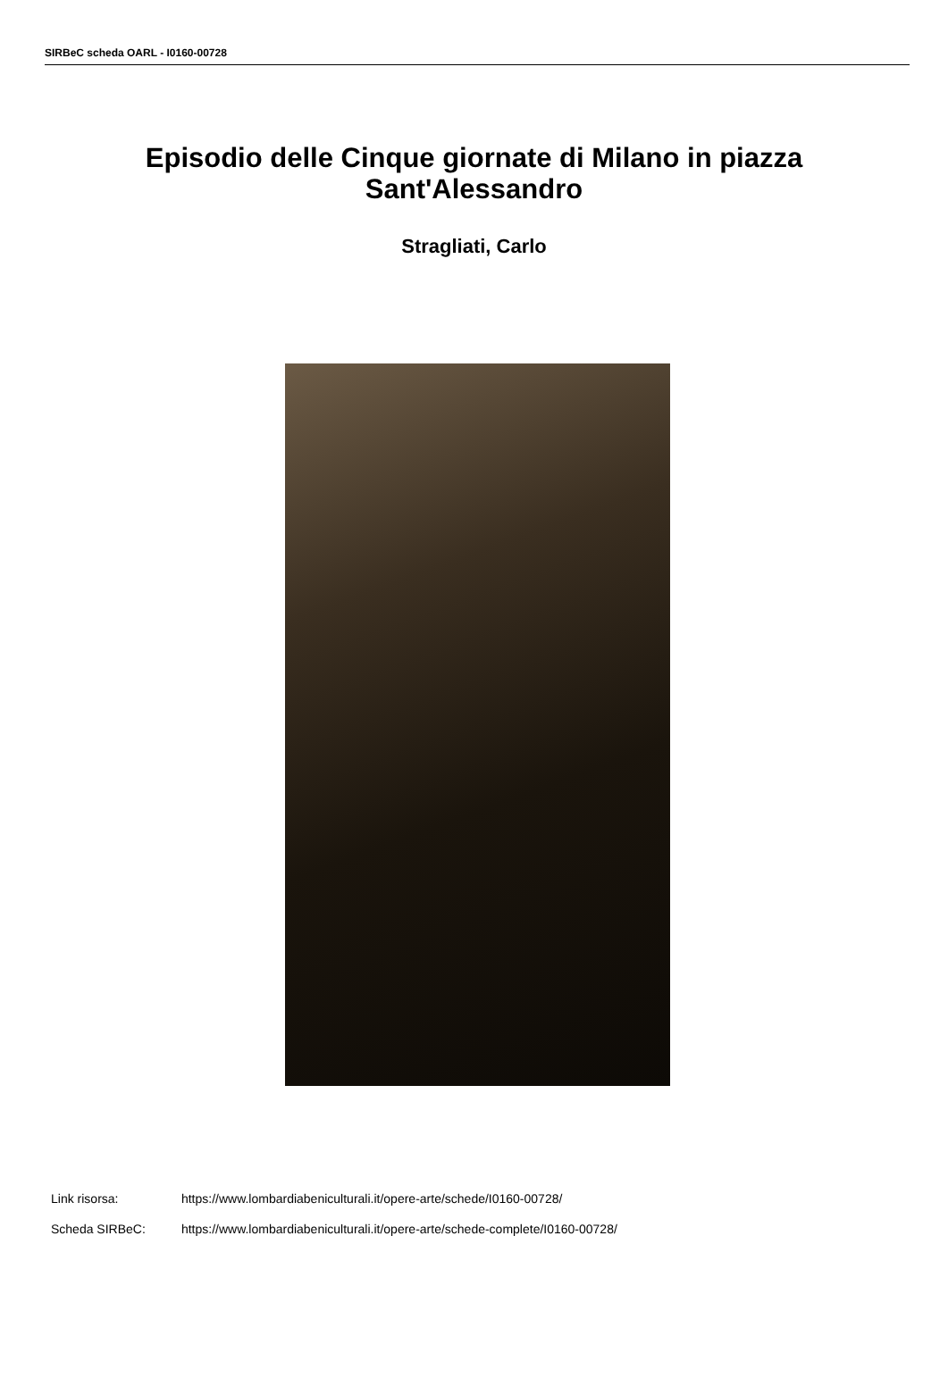SIRBeC scheda OARL - I0160-00728
Episodio delle Cinque giornate di Milano in piazza Sant'Alessandro
Stragliati, Carlo
Link risorsa: https://www.lombardiabeniculturali.it/opere-arte/schede/I0160-00728/
Scheda SIRBeC: https://www.lombardiabeniculturali.it/opere-arte/schede-complete/I0160-00728/